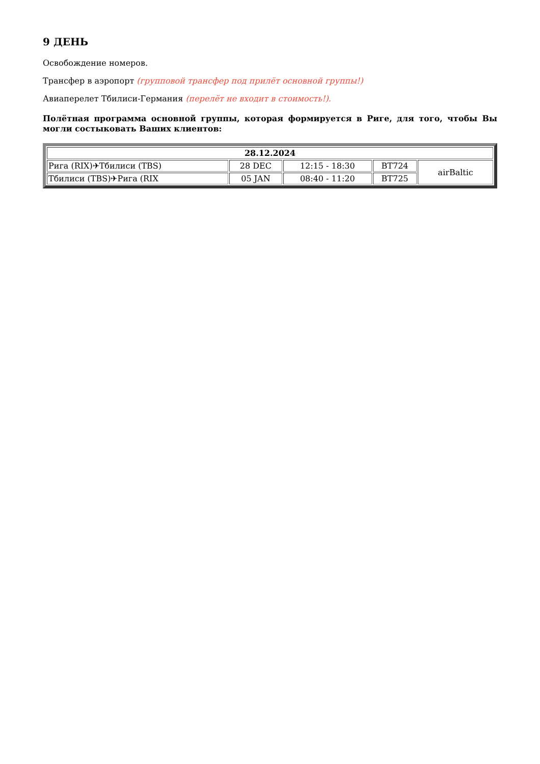9 ДЕНЬ
Освобождение номеров.
Трансфер в аэропорт (групповой трансфер под прилёт основной группы!)
Авиаперелет Тбилиси-Германия (перелёт не входит в стоимость!).
Полётная программа основной группы, которая формируется в Риге, для того, чтобы Вы могли состыковать Ваших клиентов:
| 28.12.2024 | | | | |
| --- | --- | --- | --- | --- |
| Рига (RIX)✈Тбилиси (TBS) | 28 DEC | 12:15 - 18:30 | BT724 | airBaltic |
| Тбилиси (TBS)✈Рига (RIX | 05 JAN | 08:40 - 11:20 | BT725 | |